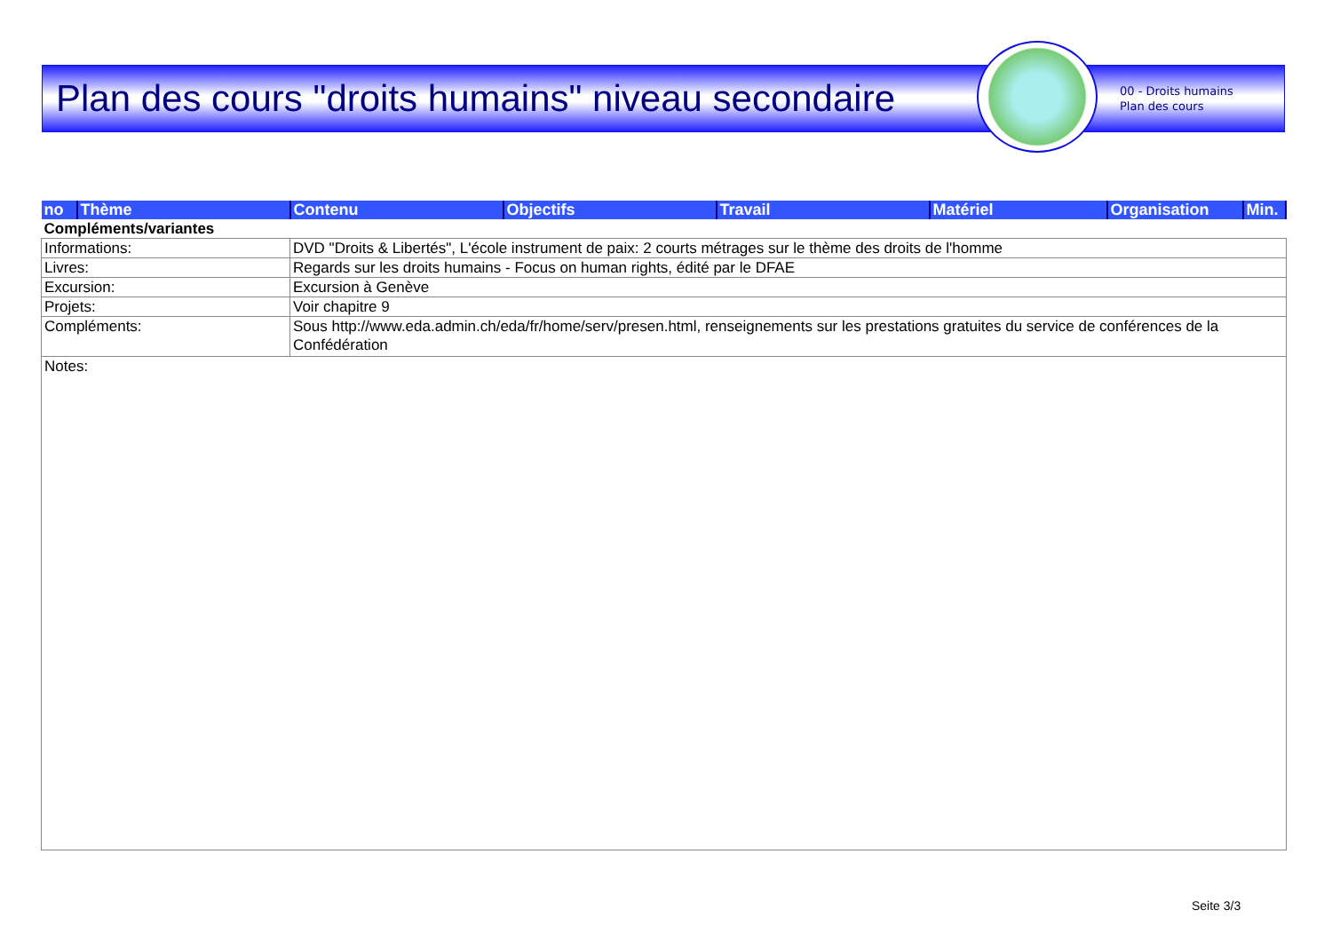Plan des cours "droits humains" niveau secondaire
00 - Droits humains
Plan des cours
| no | Thème | Contenu | Objectifs | Travail | Matériel | Organisation | Min. |
| --- | --- | --- | --- | --- | --- | --- | --- |
| Compléments/variantes | | | | | | | |
| Informations: | | DVD "Droits & Libertés", L'école instrument de paix: 2 courts métrages sur le thème des droits de l'homme | | | | | |
| Livres: | | Regards sur les droits humains - Focus on human rights, édité par le DFAE | | | | | |
| Excursion: | | Excursion à Genève | | | | | |
| Projets: | | Voir chapitre 9 | | | | | |
| Compléments: | | Sous http://www.eda.admin.ch/eda/fr/home/serv/presen.html, renseignements sur les prestations gratuites du service de conférences de la Confédération | | | | | |
| Notes: | | | | | | | |
Seite 3/3